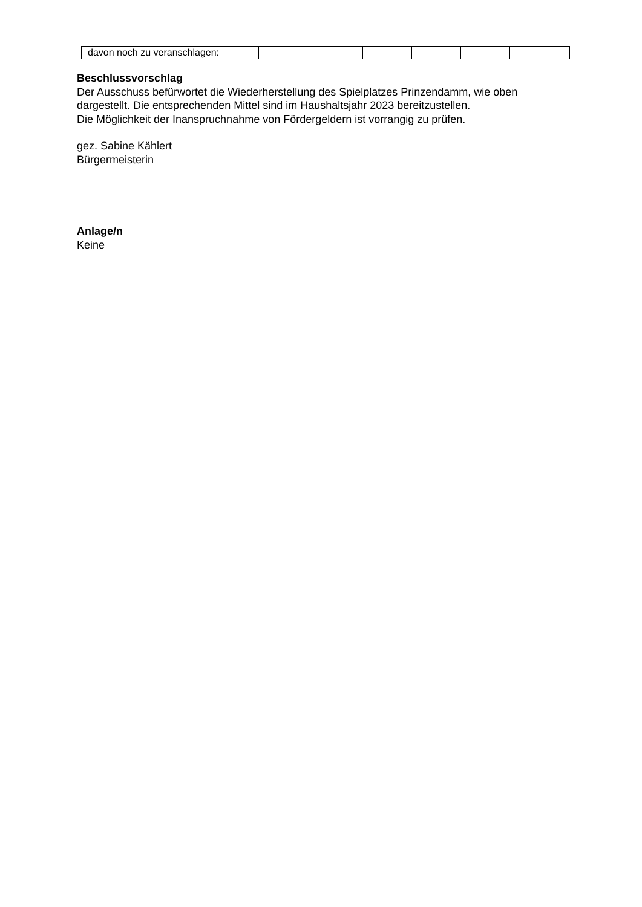| davon noch zu veranschlagen: | | | | | | |
Beschlussvorschlag
Der Ausschuss befürwortet die Wiederherstellung des Spielplatzes Prinzendamm, wie oben dargestellt. Die entsprechenden Mittel sind im Haushaltsjahr 2023 bereitzustellen.
Die Möglichkeit der Inanspruchnahme von Fördergeldern ist vorrangig zu prüfen.
gez. Sabine Kählert
Bürgermeisterin
Anlage/n
Keine